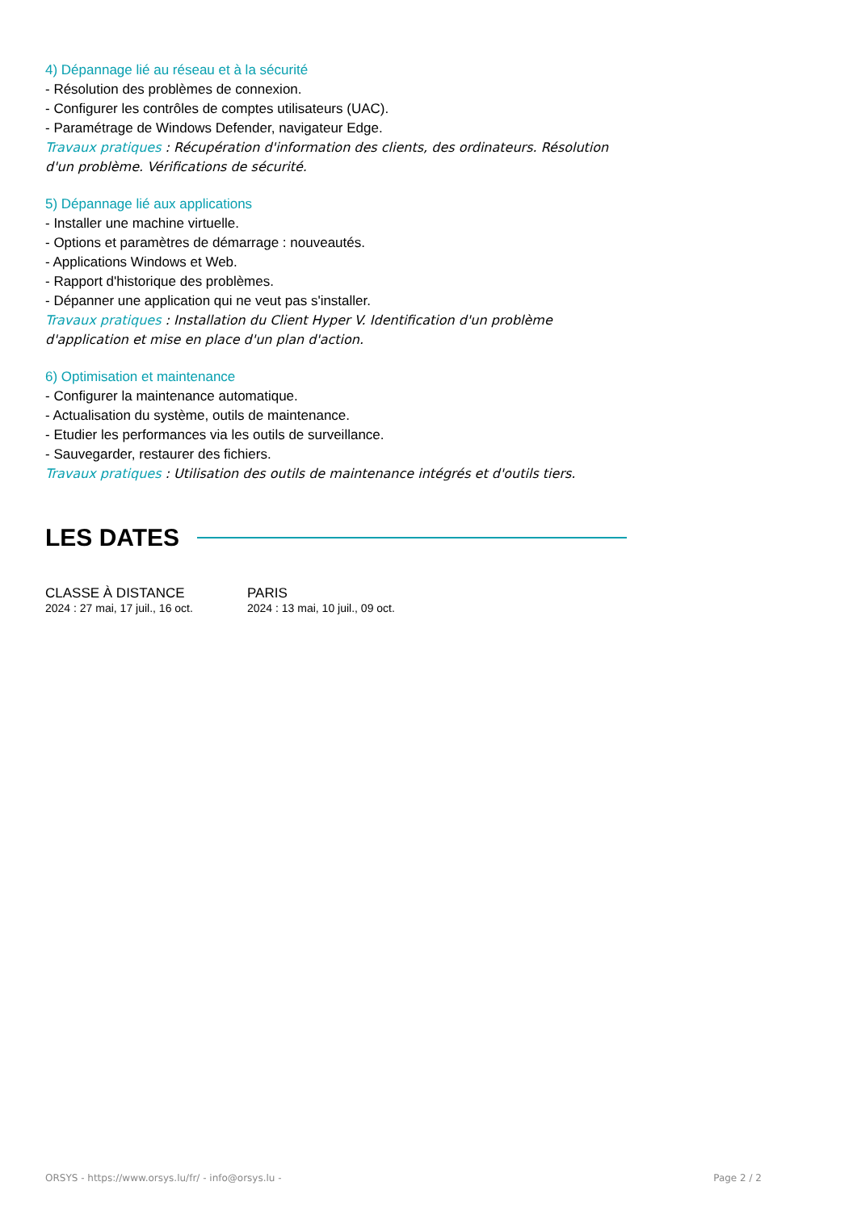4) Dépannage lié au réseau et à la sécurité
- Résolution des problèmes de connexion.
- Configurer les contrôles de comptes utilisateurs (UAC).
- Paramétrage de Windows Defender, navigateur Edge.
Travaux pratiques : Récupération d'information des clients, des ordinateurs. Résolution d'un problème. Vérifications de sécurité.
5) Dépannage lié aux applications
- Installer une machine virtuelle.
- Options et paramètres de démarrage : nouveautés.
- Applications Windows et Web.
- Rapport d'historique des problèmes.
- Dépanner une application qui ne veut pas s'installer.
Travaux pratiques : Installation du Client Hyper V. Identification d'un problème d'application et mise en place d'un plan d'action.
6) Optimisation et maintenance
- Configurer la maintenance automatique.
- Actualisation du système, outils de maintenance.
- Etudier les performances via les outils de surveillance.
- Sauvegarder, restaurer des fichiers.
Travaux pratiques : Utilisation des outils de maintenance intégrés et d'outils tiers.
LES DATES
CLASSE À DISTANCE
2024 : 27 mai, 17 juil., 16 oct.
PARIS
2024 : 13 mai, 10 juil., 09 oct.
ORSYS - https://www.orsys.lu/fr/ - info@orsys.lu - Page 2 / 2